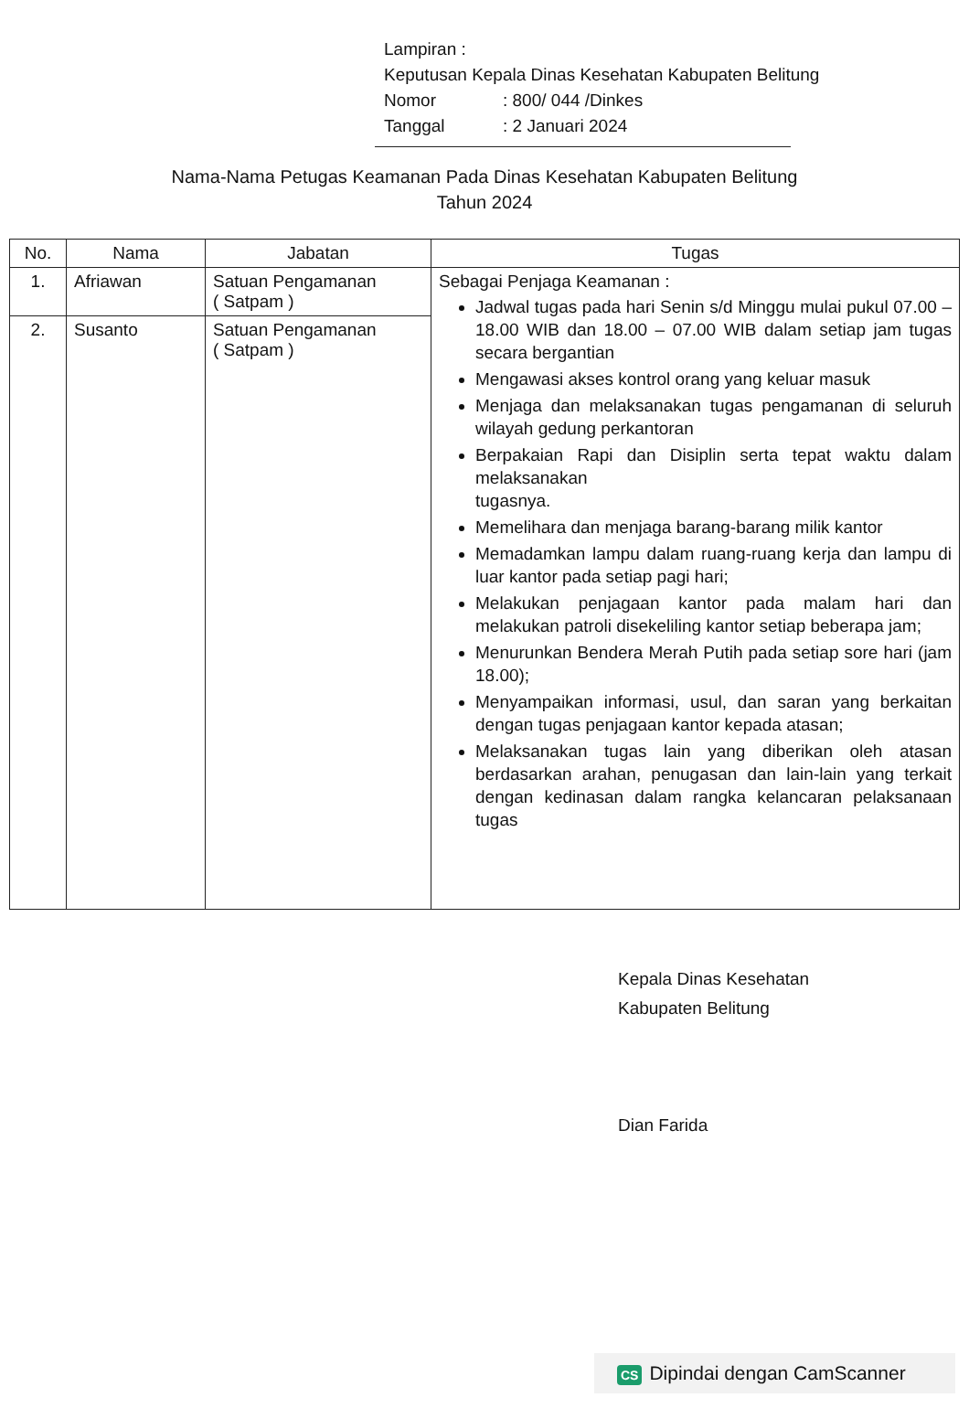Lampiran :
Keputusan Kepala Dinas Kesehatan Kabupaten Belitung
| Nomor | : 800/ 044 /Dinkes |
| Tanggal | : 2 Januari 2024 |
Nama-Nama Petugas Keamanan Pada Dinas Kesehatan Kabupaten Belitung
Tahun 2024
| No. | Nama | Jabatan | Tugas |
| --- | --- | --- | --- |
| 1. | Afriawan | Satuan Pengamanan ( Satpam ) | Sebagai Penjaga Keamanan : Jadwal tugas pada hari Senin s/d Minggu mulai pukul 07.00 – 18.00 WIB dan 18.00 – 07.00 WIB dalam setiap jam tugas secara bergantian Mengawasi akses kontrol orang yang keluar masuk Menjaga dan melaksanakan tugas pengamanan di seluruh wilayah gedung perkantoran Berpakaian Rapi dan Disiplin serta tepat waktu dalam melaksanakan tugasnya. Memelihara dan menjaga barang-barang milik kantor Memadamkan lampu dalam ruang-ruang kerja dan lampu di luar kantor pada setiap pagi hari; Melakukan penjagaan kantor pada malam hari dan melakukan patroli disekeliling kantor setiap beberapa jam; Menurunkan Bendera Merah Putih pada setiap sore hari (jam 18.00); Menyampaikan informasi, usul, dan saran yang berkaitan dengan tugas penjagaan kantor kepada atasan; Melaksanakan tugas lain yang diberikan oleh atasan berdasarkan arahan, penugasan dan lain-lain yang terkait dengan kedinasan dalam rangka kelancaran pelaksanaan tugas |
| 2. | Susanto | Satuan Pengamanan ( Satpam ) | |
Kepala Dinas Kesehatan
Kabupaten Belitung
Dian Farida
CS Dipindai dengan CamScanner